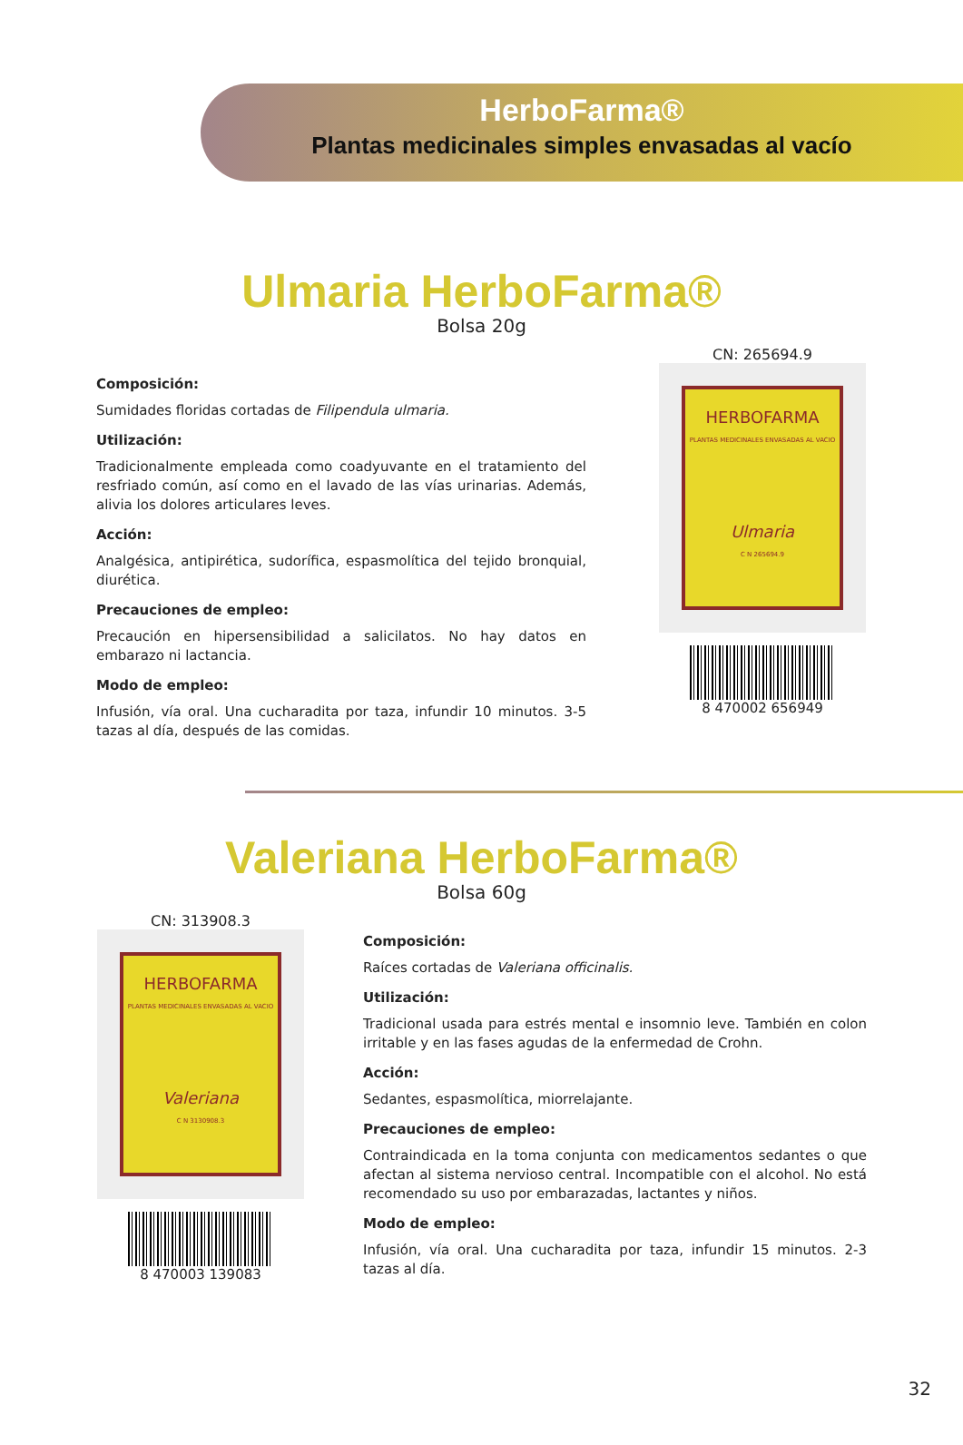HerboFarma®
Plantas medicinales simples envasadas al vacío
Ulmaria HerboFarma®
Bolsa 20g
Composición:
Sumidades floridas cortadas de Filipendula ulmaria.
Utilización:
Tradicionalmente empleada como coadyuvante en el tratamiento del resfriado común, así como en el lavado de las vías urinarias. Además, alivia los dolores articulares leves.
Acción:
Analgésica, antipirética, sudorífica, espasmolítica del tejido bronquial, diurética.
Precauciones de empleo:
Precaución en hipersensibilidad a salicilatos. No hay datos en embarazo ni lactancia.
Modo de empleo:
Infusión, vía oral. Una cucharadita por taza, infundir 10 minutos. 3-5 tazas al día, después de las comidas.
CN: 265694.9
HERBOFARMA
PLANTAS MEDICINALES ENVASADAS AL VACIO
Ulmaria
C N 265694.9
8 470002 656949
Valeriana HerboFarma®
Bolsa 60g
CN: 313908.3
HERBOFARMA
PLANTAS MEDICINALES ENVASADAS AL VACIO
Valeriana
C N 3130908.3
8 470003 139083
Composición:
Raíces cortadas de Valeriana officinalis.
Utilización:
Tradicional usada para estrés mental e insomnio leve. También en colon irritable y en las fases agudas de la enfermedad de Crohn.
Acción:
Sedantes, espasmolítica, miorrelajante.
Precauciones de empleo:
Contraindicada en la toma conjunta con medicamentos sedantes o que afectan al sistema nervioso central. Incompatible con el alcohol. No está recomendado su uso por embarazadas, lactantes y niños.
Modo de empleo:
Infusión, vía oral. Una cucharadita por taza, infundir 15 minutos. 2-3 tazas al día.
32